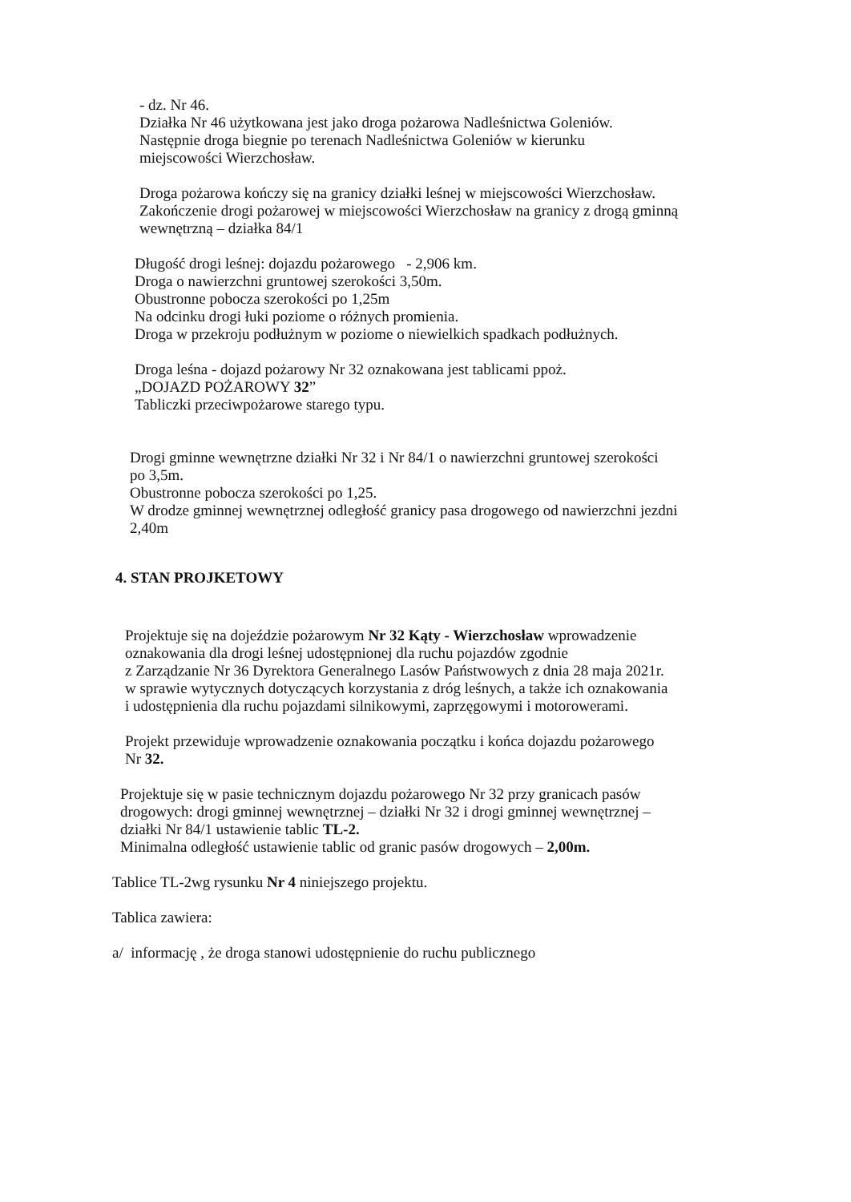- dz. Nr 46.
Działka Nr 46 użytkowana jest jako droga pożarowa Nadleśnictwa Goleniów.
Następnie droga biegnie po terenach Nadleśnictwa Goleniów w kierunku
miejscowości Wierzchosław.
Droga pożarowa kończy się na granicy działki leśnej w miejscowości Wierzchosław.
Zakończenie drogi pożarowej w miejscowości Wierzchosław na granicy z drogą gminną
wewnętrzną – działka 84/1
Długość drogi leśnej: dojazdu pożarowego - 2,906 km.
Droga o nawierzchni gruntowej szerokości 3,50m.
Obustronne pobocza szerokości po 1,25m
Na odcinku drogi łuki poziome o różnych promienia.
Droga w przekroju podłużnym w poziome o niewielkich spadkach podłużnych.
Droga leśna - dojazd pożarowy Nr 32 oznakowana jest tablicami ppoż.
„DOJAZD POŻAROWY 32”
Tabliczki przeciwpożarowe starego typu.
Drogi gminne wewnętrzne działki Nr 32 i Nr 84/1 o nawierzchni gruntowej szerokości
po 3,5m.
Obustronne pobocza szerokości po 1,25.
W drodze gminnej wewnętrznej odległość granicy pasa drogowego od nawierzchni jezdni
2,40m
4. STAN PROJKETOWY
Projektuje się na dojeździe pożarowym Nr 32 Kąty - Wierzchosław wprowadzenie
oznakowania dla drogi leśnej udostępnionej dla ruchu pojazdów zgodnie
z Zarządzanie Nr 36 Dyrektora Generalnego Lasów Państwowych z dnia 28 maja 2021r.
w sprawie wytycznych dotyczących korzystania z dróg leśnych, a także ich oznakowania
i udostępnienia dla ruchu pojazdami silnikowymi, zaprzęgowymi i motorowerami.
Projekt przewiduje wprowadzenie oznakowania początku i końca dojazdu pożarowego
Nr 32.
Projektuje się w pasie technicznym dojazdu pożarowego Nr 32 przy granicach pasów
drogowych: drogi gminnej wewnętrznej – działki Nr 32 i drogi gminnej wewnętrznej –
działki Nr 84/1 ustawienie tablic TL-2.
Minimalna odległość ustawienie tablic od granic pasów drogowych – 2,00m.
Tablice TL-2wg rysunku Nr 4 niniejszego projektu.
Tablica zawiera:
a/ informację , że droga stanowi udostępnienie do ruchu publicznego